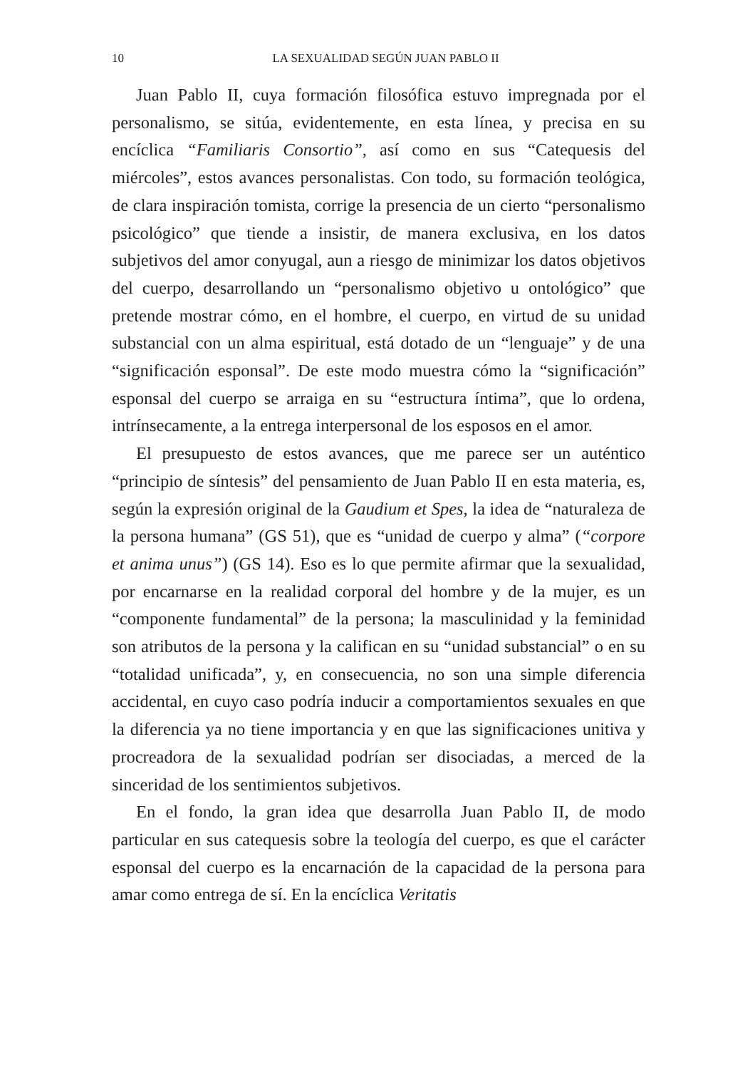10 LA SEXUALIDAD SEGÚN JUAN PABLO II
Juan Pablo II, cuya formación filosófica estuvo impregnada por el personalismo, se sitúa, evidentemente, en esta línea, y precisa en su encíclica “Familiaris Consortio”, así como en sus “Catequesis del miércoles”, estos avances personalistas. Con todo, su formación teológica, de clara inspiración tomista, corrige la presencia de un cierto “personalismo psicológico” que tiende a insistir, de manera exclusiva, en los datos subjetivos del amor conyugal, aun a riesgo de minimizar los datos objetivos del cuerpo, desarrollando un “personalismo objetivo u ontológico” que pretende mostrar cómo, en el hombre, el cuerpo, en virtud de su unidad substancial con un alma espiritual, está dotado de un “lenguaje” y de una “significación esponsal”. De este modo muestra cómo la “significación” esponsal del cuerpo se arraiga en su “estructura íntima”, que lo ordena, intrínsecamente, a la entrega interpersonal de los esposos en el amor.
El presupuesto de estos avances, que me parece ser un auténtico “principio de síntesis” del pensamiento de Juan Pablo II en esta materia, es, según la expresión original de la Gaudium et Spes, la idea de “naturaleza de la persona humana” (GS 51), que es “unidad de cuerpo y alma” (“corpore et anima unus”) (GS 14). Eso es lo que permite afirmar que la sexualidad, por encarnarse en la realidad corporal del hombre y de la mujer, es un “componente fundamental” de la persona; la masculinidad y la feminidad son atributos de la persona y la califican en su “unidad substancial” o en su “totalidad unificada”, y, en consecuencia, no son una simple diferencia accidental, en cuyo caso podría inducir a comportamientos sexuales en que la diferencia ya no tiene importancia y en que las significaciones unitiva y procreadora de la sexualidad podrían ser disociadas, a merced de la sinceridad de los sentimientos subjetivos.
En el fondo, la gran idea que desarrolla Juan Pablo II, de modo particular en sus catequesis sobre la teología del cuerpo, es que el carácter esponsal del cuerpo es la encarnación de la capacidad de la persona para amar como entrega de sí. En la encíclica Veritatis